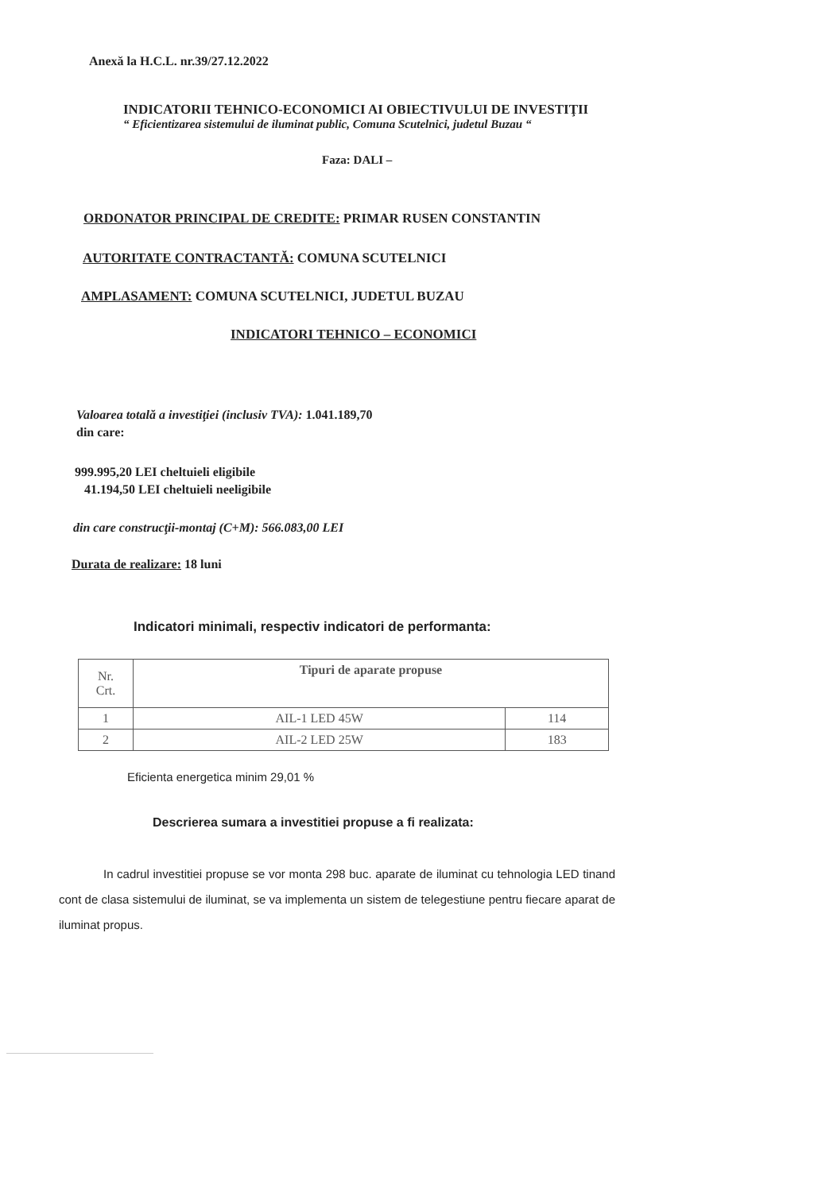Anexă la H.C.L. nr.39/27.12.2022
INDICATORII TEHNICO-ECONOMICI AI OBIECTIVULUI DE INVESTIŢII
“ Eficientizarea sistemului de iluminat public, Comuna Scutelnici, judetul Buzau “
Faza: DALI –
ORDONATOR PRINCIPAL DE CREDITE: PRIMAR RUSEN CONSTANTIN
AUTORITATE CONTRACTANTĂ: COMUNA SCUTELNICI
AMPLASAMENT: COMUNA SCUTELNICI, JUDETUL BUZAU
INDICATORI TEHNICO – ECONOMICI
Valoarea totală a investiţiei (inclusiv TVA): 1.041.189,70
din care:
999.995,20 LEI cheltuieli eligibile
41.194,50 LEI cheltuieli neeligibile
din care construcţii-montaj (C+M): 566.083,00 LEI
Durata de realizare: 18 luni
Indicatori minimali, respectiv indicatori de performanta:
| Nr. Crt. | Tipuri de aparate propuse | |
| --- | --- | --- |
| 1 | AIL-1 LED 45W | 114 |
| 2 | AIL-2 LED 25W | 183 |
Eficienta energetica minim 29,01 %
Descrierea sumara a investitiei propuse a fi realizata:
In cadrul investitiei propuse se vor monta 298 buc. aparate de iluminat cu tehnologia LED tinand cont de clasa sistemului de iluminat, se va implementa un sistem de telegestiune pentru fiecare aparat de iluminat propus.